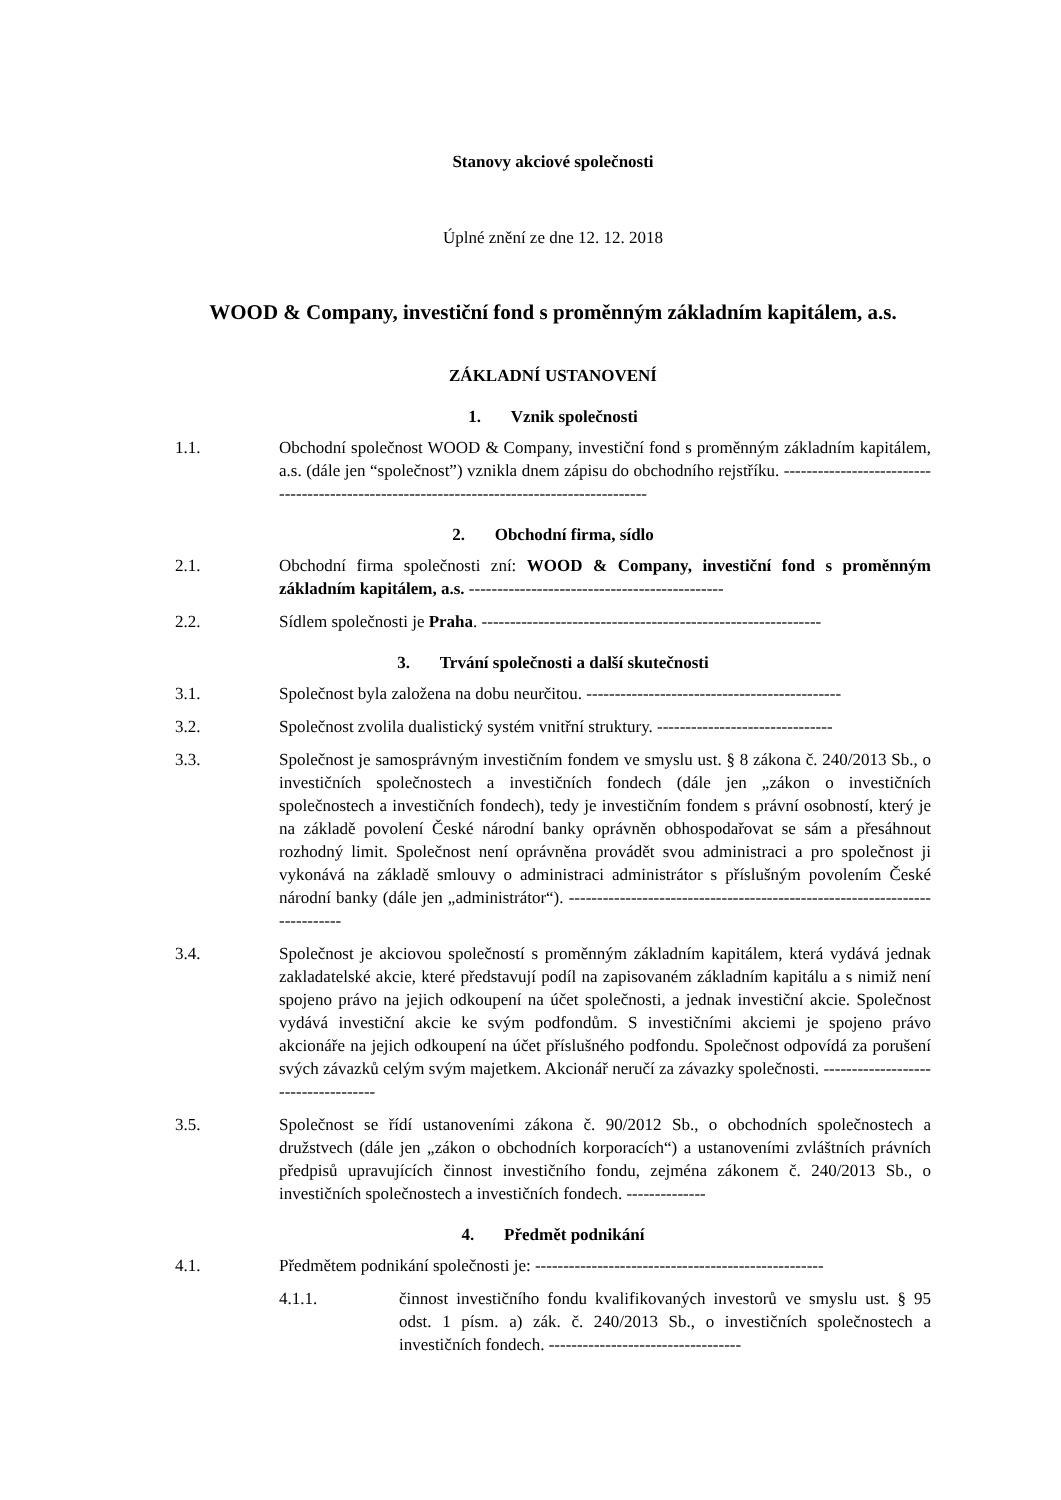Stanovy akciové společnosti
Úplné znění ze dne 12. 12. 2018
WOOD & Company, investiční fond s proměnným základním kapitálem, a.s.
ZÁKLADNÍ USTANOVENÍ
1. Vznik společnosti
1.1. Obchodní společnost WOOD & Company, investiční fond s proměnným základním kapitálem, a.s. (dále jen “společnost”) vznikla dnem zápisu do obchodního rejstříku. -------------------------------------------------------------------------------------------
2. Obchodní firma, sídlo
2.1. Obchodní firma společnosti zní: WOOD & Company, investiční fond s proměnným základním kapitálem, a.s. ---------------------------------------------
2.2. Sídlem společnosti je Praha. ------------------------------------------------------------
3. Trvání společnosti a další skutečnosti
3.1. Společnost byla založena na dobu neurčitou. ---------------------------------------------
3.2. Společnost zvolila dualistický systém vnitřní struktury. -------------------------------
3.3. Společnost je samosprávným investičním fondem ve smyslu ust. § 8 zákona č. 240/2013 Sb., o investičních společnostech a investičních fondech (dále jen „zákon o investičních společnostech a investičních fondech), tedy je investičním fondem s právní osobností, který je na základě povolení České národní banky oprávněn obhospodařovat se sám a přesáhnout rozhodný limit. Společnost není oprávněna provádět svou administraci a pro společnost ji vykonává na základě smlouvy o administraci administrátor s příslušným povolením České národní banky (dále jen „administrátor“). ---------------------------------------------------------------------------
3.4. Společnost je akciovou společností s proměnným základním kapitálem, která vydává jednak zakladatelské akcie, které představují podíl na zapisovaném základním kapitálu a s nimiž není spojeno právo na jejich odkoupení na účet společnosti, a jednak investiční akcie. Společnost vydává investiční akcie ke svým podfondům. S investičními akciemi je spojeno právo akcionáře na jejich odkoupení na účet příslušného podfondu. Společnost odpovídá za porušení svých závazků celým svým majetkem. Akcionář neručí za závazky společnosti. ------------------------------------
3.5. Společnost se řídí ustanoveními zákona č. 90/2012 Sb., o obchodních společnostech a družstvech (dále jen „zákon o obchodních korporacích“) a ustanoveními zvláštních právních předpisů upravujících činnost investičního fondu, zejména zákonem č. 240/2013 Sb., o investičních společnostech a investičních fondech. --------------
4. Předmět podnikání
4.1. Předmětem podnikání společnosti je: ---------------------------------------------------
4.1.1. činnost investičního fondu kvalifikovaných investorů ve smyslu ust. § 95 odst. 1 písm. a) zák. č. 240/2013 Sb., o investičních společnostech a investičních fondech. ----------------------------------